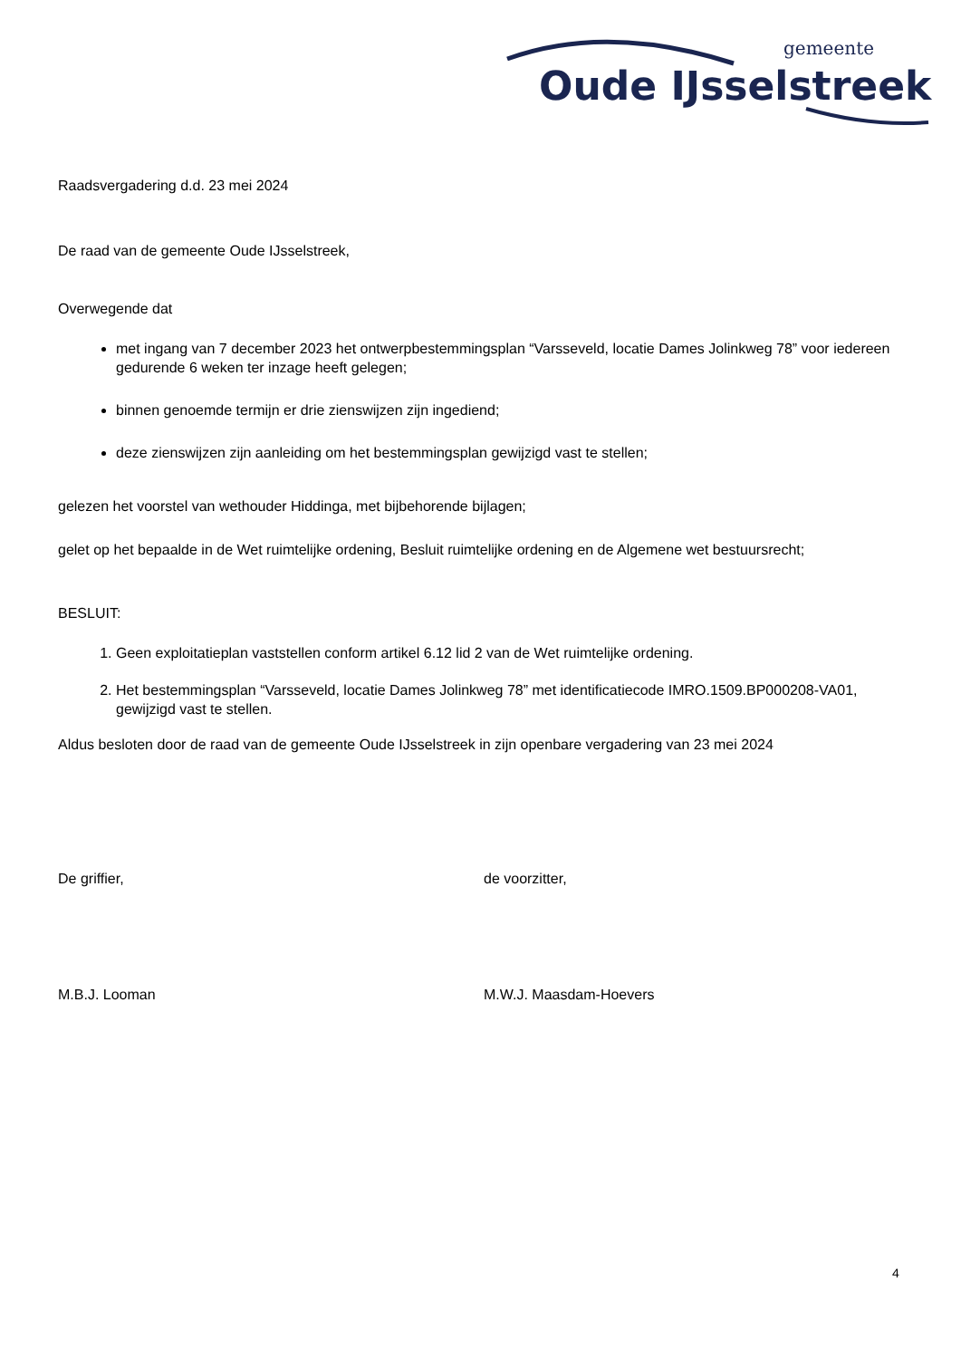gemeente
Oude IJsselstreek
Raadsvergadering d.d. 23 mei 2024
De raad van de gemeente Oude IJsselstreek,
Overwegende dat
met ingang van 7 december 2023 het ontwerpbestemmingsplan “Varsseveld, locatie Dames Jolinkweg 78” voor iedereen gedurende 6 weken ter inzage heeft gelegen;
binnen genoemde termijn er drie zienswijzen zijn ingediend;
deze zienswijzen zijn aanleiding om het bestemmingsplan gewijzigd vast te stellen;
gelezen het voorstel van wethouder Hiddinga, met bijbehorende bijlagen;
gelet op het bepaalde in de Wet ruimtelijke ordening, Besluit ruimtelijke ordening en de Algemene wet bestuursrecht;
BESLUIT:
1. Geen exploitatieplan vaststellen conform artikel 6.12 lid 2 van de Wet ruimtelijke ordening.
2. Het bestemmingsplan “Varsseveld, locatie Dames Jolinkweg 78” met identificatiecode IMRO.1509.BP000208-VA01, gewijzigd vast te stellen.
Aldus besloten door de raad van de gemeente Oude IJsselstreek in zijn openbare vergadering van 23 mei 2024
De griffier, de voorzitter,
M.B.J. Looman M.W.J. Maasdam-Hoevers
4